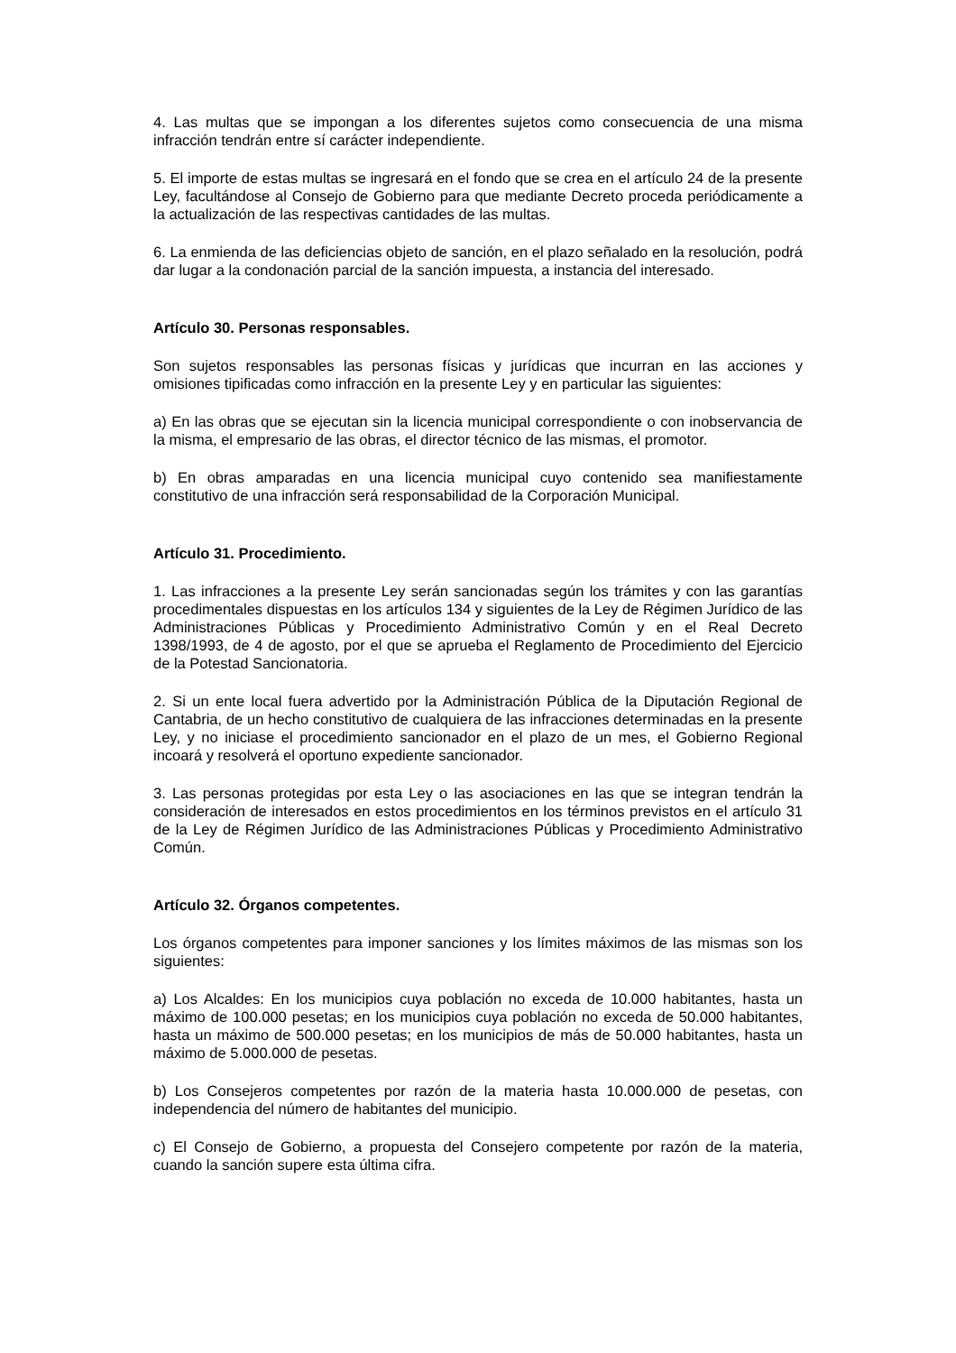4. Las multas que se impongan a los diferentes sujetos como consecuencia de una misma infracción tendrán entre sí carácter independiente.
5. El importe de estas multas se ingresará en el fondo que se crea en el artículo 24 de la presente Ley, facultándose al Consejo de Gobierno para que mediante Decreto proceda periódicamente a la actualización de las respectivas cantidades de las multas.
6. La enmienda de las deficiencias objeto de sanción, en el plazo señalado en la resolución, podrá dar lugar a la condonación parcial de la sanción impuesta, a instancia del interesado.
Artículo 30. Personas responsables.
Son sujetos responsables las personas físicas y jurídicas que incurran en las acciones y omisiones tipificadas como infracción en la presente Ley y en particular las siguientes:
a) En las obras que se ejecutan sin la licencia municipal correspondiente o con inobservancia de la misma, el empresario de las obras, el director técnico de las mismas, el promotor.
b) En obras amparadas en una licencia municipal cuyo contenido sea manifiestamente constitutivo de una infracción será responsabilidad de la Corporación Municipal.
Artículo 31. Procedimiento.
1. Las infracciones a la presente Ley serán sancionadas según los trámites y con las garantías procedimentales dispuestas en los artículos 134 y siguientes de la Ley de Régimen Jurídico de las Administraciones Públicas y Procedimiento Administrativo Común y en el Real Decreto 1398/1993, de 4 de agosto, por el que se aprueba el Reglamento de Procedimiento del Ejercicio de la Potestad Sancionatoria.
2. Si un ente local fuera advertido por la Administración Pública de la Diputación Regional de Cantabria, de un hecho constitutivo de cualquiera de las infracciones determinadas en la presente Ley, y no iniciase el procedimiento sancionador en el plazo de un mes, el Gobierno Regional incoará y resolverá el oportuno expediente sancionador.
3. Las personas protegidas por esta Ley o las asociaciones en las que se integran tendrán la consideración de interesados en estos procedimientos en los términos previstos en el artículo 31 de la Ley de Régimen Jurídico de las Administraciones Públicas y Procedimiento Administrativo Común.
Artículo 32. Órganos competentes.
Los órganos competentes para imponer sanciones y los límites máximos de las mismas son los siguientes:
a) Los Alcaldes: En los municipios cuya población no exceda de 10.000 habitantes, hasta un máximo de 100.000 pesetas; en los municipios cuya población no exceda de 50.000 habitantes, hasta un máximo de 500.000 pesetas; en los municipios de más de 50.000 habitantes, hasta un máximo de 5.000.000 de pesetas.
b) Los Consejeros competentes por razón de la materia hasta 10.000.000 de pesetas, con independencia del número de habitantes del municipio.
c) El Consejo de Gobierno, a propuesta del Consejero competente por razón de la materia, cuando la sanción supere esta última cifra.